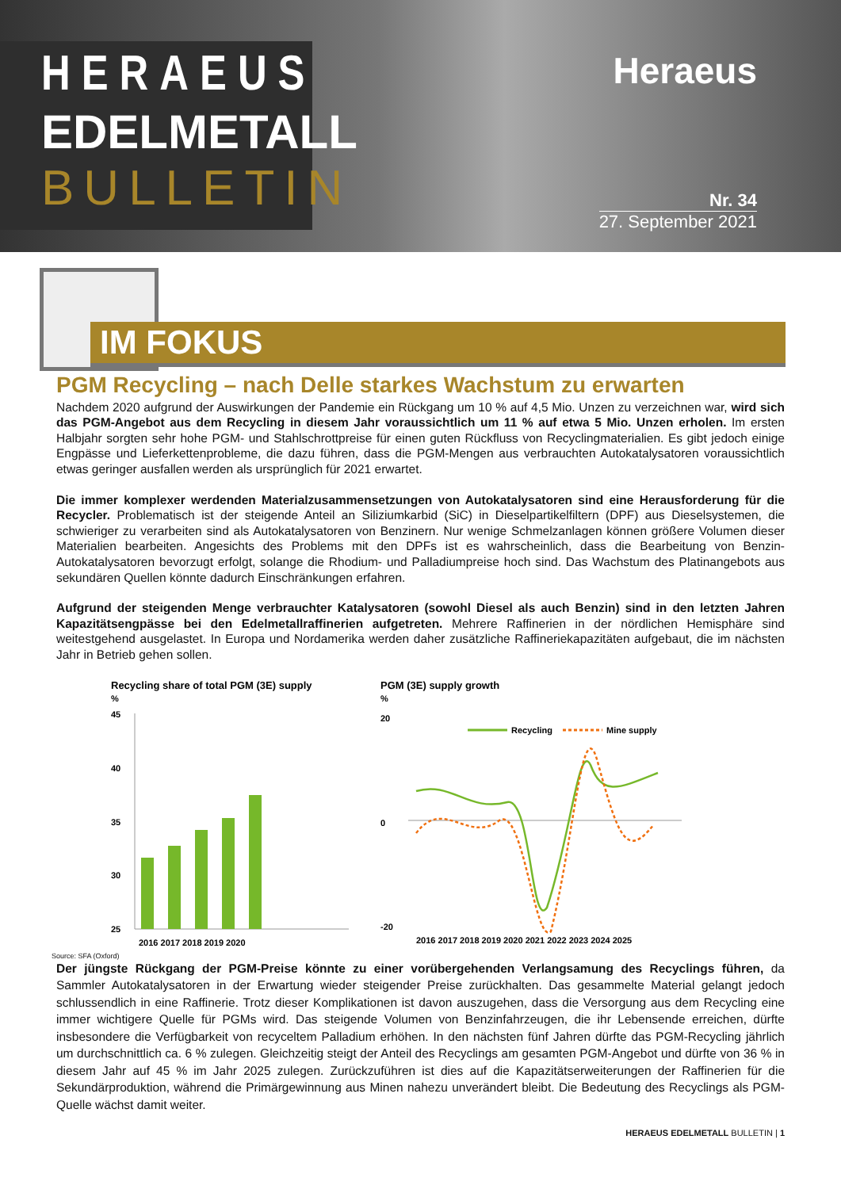HERAEUS
EDELMETALL
BULLETIN
Heraeus
Nr. 34
27. September 2021
IM FOKUS
PGM Recycling – nach Delle starkes Wachstum zu erwarten
Nachdem 2020 aufgrund der Auswirkungen der Pandemie ein Rückgang um 10 % auf 4,5 Mio. Unzen zu verzeichnen war, wird sich das PGM-Angebot aus dem Recycling in diesem Jahr voraussichtlich um 11 % auf etwa 5 Mio. Unzen erholen. Im ersten Halbjahr sorgten sehr hohe PGM- und Stahlschrottpreise für einen guten Rückfluss von Recyclingmaterialien. Es gibt jedoch einige Engpässe und Lieferkettenprobleme, die dazu führen, dass die PGM-Mengen aus verbrauchten Autokatalysatoren voraussichtlich etwas geringer ausfallen werden als ursprünglich für 2021 erwartet.
Die immer komplexer werdenden Materialzusammensetzungen von Autokatalysatoren sind eine Herausforderung für die Recycler. Problematisch ist der steigende Anteil an Siliziumkarbid (SiC) in Dieselpartikelfiltern (DPF) aus Dieselsystemen, die schwieriger zu verarbeiten sind als Autokatalysatoren von Benzinern. Nur wenige Schmelzanlagen können größere Volumen dieser Materialien bearbeiten. Angesichts des Problems mit den DPFs ist es wahrscheinlich, dass die Bearbeitung von Benzin-Autokatalysatoren bevorzugt erfolgt, solange die Rhodium- und Palladiumpreise hoch sind. Das Wachstum des Platinangebots aus sekundären Quellen könnte dadurch Einschränkungen erfahren.
Aufgrund der steigenden Menge verbrauchter Katalysatoren (sowohl Diesel als auch Benzin) sind in den letzten Jahren Kapazitätsengpässe bei den Edelmetallraffinerien aufgetreten. Mehrere Raffinerien in der nördlichen Hemisphäre sind weitestgehend ausgelastet. In Europa und Nordamerika werden daher zusätzliche Raffineriekapazitäten aufgebaut, die im nächsten Jahr in Betrieb gehen sollen.
Recycling share of total PGM (3E) supply
%
45
40
35
30
25
2016 2017 2018 2019 2020
PGM (3E) supply growth
%
Recycling
Mine supply
20
0
-20
2016 2017 2018 2019 2020 2021 2022 2023 2024 2025
Source: SFA (Oxford)
Der jüngste Rückgang der PGM-Preise könnte zu einer vorübergehenden Verlangsamung des Recyclings führen, da Sammler Autokatalysatoren in der Erwartung wieder steigender Preise zurückhalten. Das gesammelte Material gelangt jedoch schlussendlich in eine Raffinerie. Trotz dieser Komplikationen ist davon auszugehen, dass die Versorgung aus dem Recycling eine immer wichtigere Quelle für PGMs wird. Das steigende Volumen von Benzinfahrzeugen, die ihr Lebensende erreichen, dürfte insbesondere die Verfügbarkeit von recyceltem Palladium erhöhen. In den nächsten fünf Jahren dürfte das PGM-Recycling jährlich um durchschnittlich ca. 6 % zulegen. Gleichzeitig steigt der Anteil des Recyclings am gesamten PGM-Angebot und dürfte von 36 % in diesem Jahr auf 45 % im Jahr 2025 zulegen. Zurückzuführen ist dies auf die Kapazitätserweiterungen der Raffinerien für die Sekundärproduktion, während die Primärgewinnung aus Minen nahezu unverändert bleibt. Die Bedeutung des Recyclings als PGM-Quelle wächst damit weiter.
HERAEUS EDELMETALL BULLETIN | 1